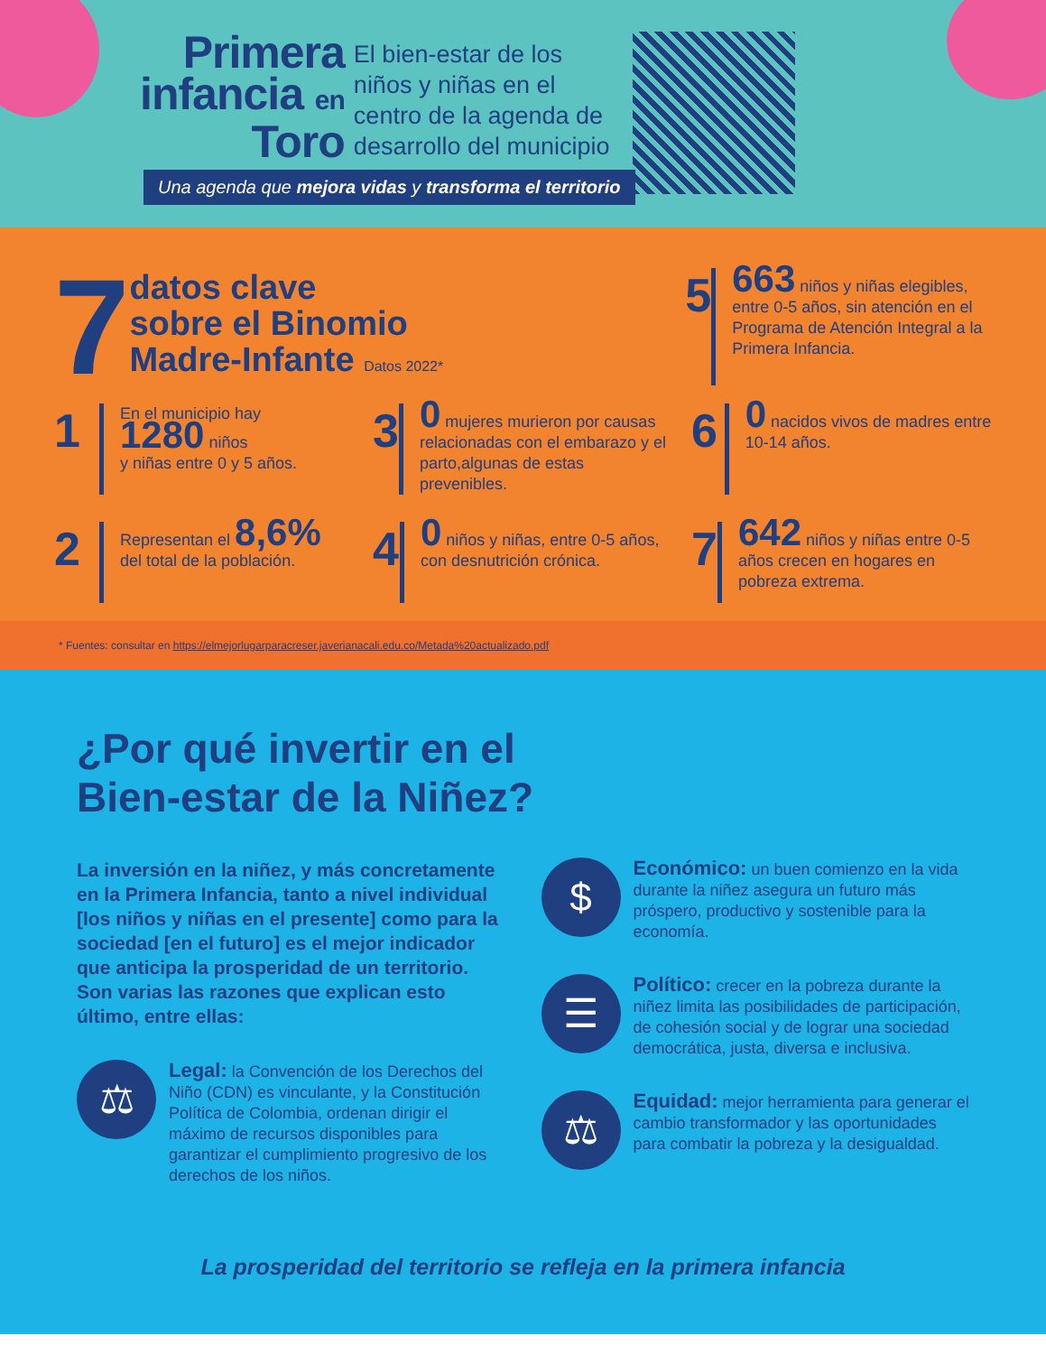Primera
infancia en
Toro
El bien-estar de los
niños y niñas en el
centro de la agenda de
desarrollo del municipio
Una agenda que mejora vidas y transforma el territorio
7
datos clave
sobre el Binomio
Madre-Infante Datos 2022*
5
663 niños y niñas elegibles, entre 0-5 años, sin atención en el Programa de Atención Integral a la Primera Infancia.
1
En el municipio hay
1280 niños
y niñas entre 0 y 5 años.
3
0 mujeres murieron por causas relacionadas con el embarazo y el parto,algunas de estas prevenibles.
6
0 nacidos vivos de madres entre 10-14 años.
2
Representan el 8,6%
del total de la población.
4
0 niños y niñas, entre 0-5 años, con desnutrición crónica.
7
642 niños y niñas entre 0-5 años crecen en hogares en pobreza extrema.
* Fuentes: consultar en https://elmejorlugarparacreser.javerianacali.edu.co/Metada%20actualizado.pdf
¿Por qué invertir en el
Bien-estar de la Niñez?
La inversión en la niñez, y más concretamente en la Primera Infancia, tanto a nivel individual [los niños y niñas en el presente] como para la sociedad [en el futuro] es el mejor indicador que anticipa la prosperidad de un territorio. Son varias las razones que explican esto último, entre ellas:
⚖
Legal: la Convención de los Derechos del Niño (CDN) es vinculante, y la Constitución Política de Colombia, ordenan dirigir el máximo de recursos disponibles para garantizar el cumplimiento progresivo de los derechos de los niños.
$
Económico: un buen comienzo en la vida durante la niñez asegura un futuro más próspero, productivo y sostenible para la economía.
☰
Político: crecer en la pobreza durante la niñez limita las posibilidades de participación, de cohesión social y de lograr una sociedad democrática, justa, diversa e inclusiva.
⚖
Equidad: mejor herramienta para generar el cambio transformador y las oportunidades para combatir la pobreza y la desigualdad.
La prosperidad del territorio se refleja en la primera infancia